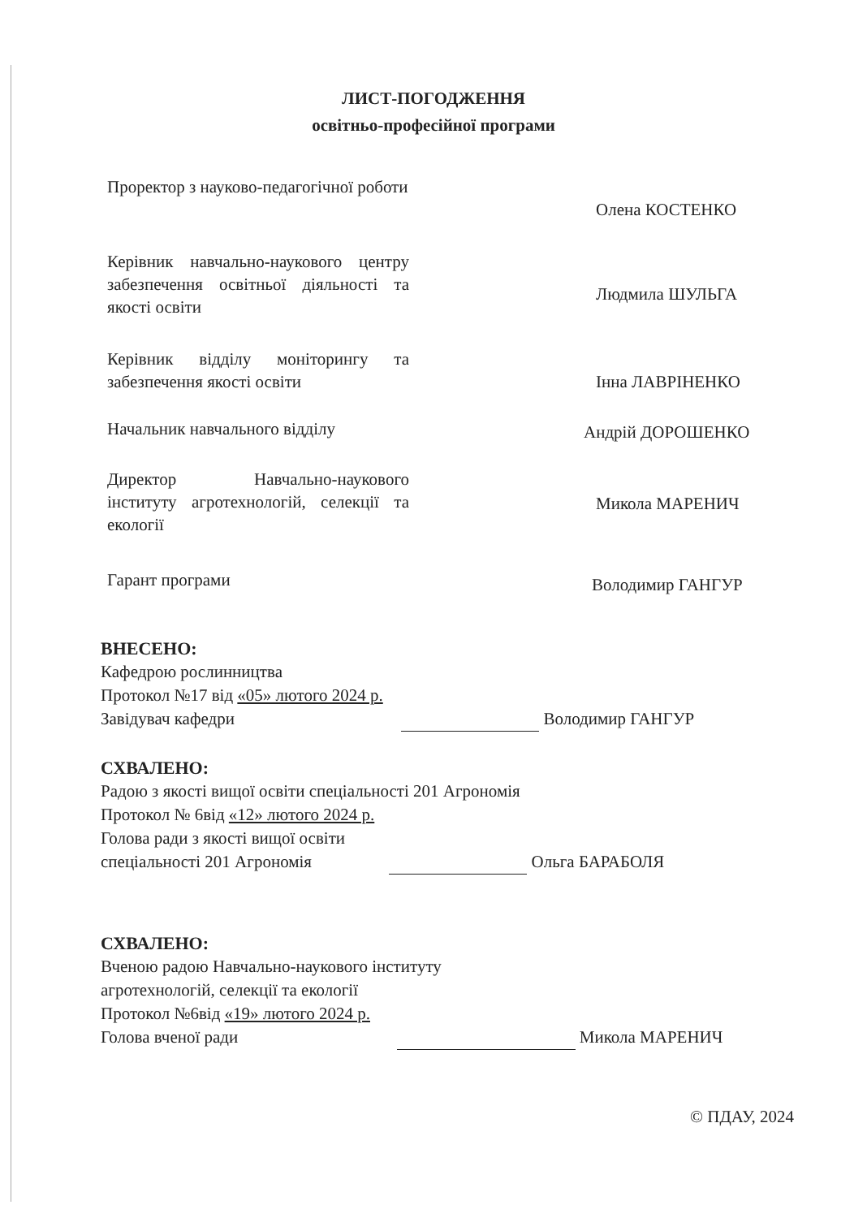ЛИСТ-ПОГОДЖЕННЯ
освітньо-професійної програми
Проректор з науково-педагогічної роботи
Олена КОСТЕНКО
Керівник навчально-наукового центру забезпечення освітньої діяльності та якості освіти
Людмила ШУЛЬГА
Керівник відділу моніторингу та забезпечення якості освіти
Інна ЛАВРІНЕНКО
Начальник навчального відділу
Андрій ДОРОШЕНКО
Директор Навчально-наукового інституту агротехнологій, селекції та екології
Микола МАРЕНИЧ
Гарант програми
Володимир ГАНГУР
ВНЕСЕНО:
Кафедрою рослинництва
Протокол №17 від «05» лютого 2024 р.
Завідувач кафедри Володимир ГАНГУР
СХВАЛЕНО:
Радою з якості вищої освіти спеціальності 201 Агрономія
Протокол № 6від «12» лютого 2024 р.
Голова ради з якості вищої освіти
спеціальності 201 Агрономія Ольга БАРАБОЛЯ
СХВАЛЕНО:
Вченою радою Навчально-наукового інституту
агротехнологій, селекції та екології
Протокол №6від «19» лютого 2024 р.
Голова вченої ради Микола МАРЕНИЧ
© ПДАУ, 2024